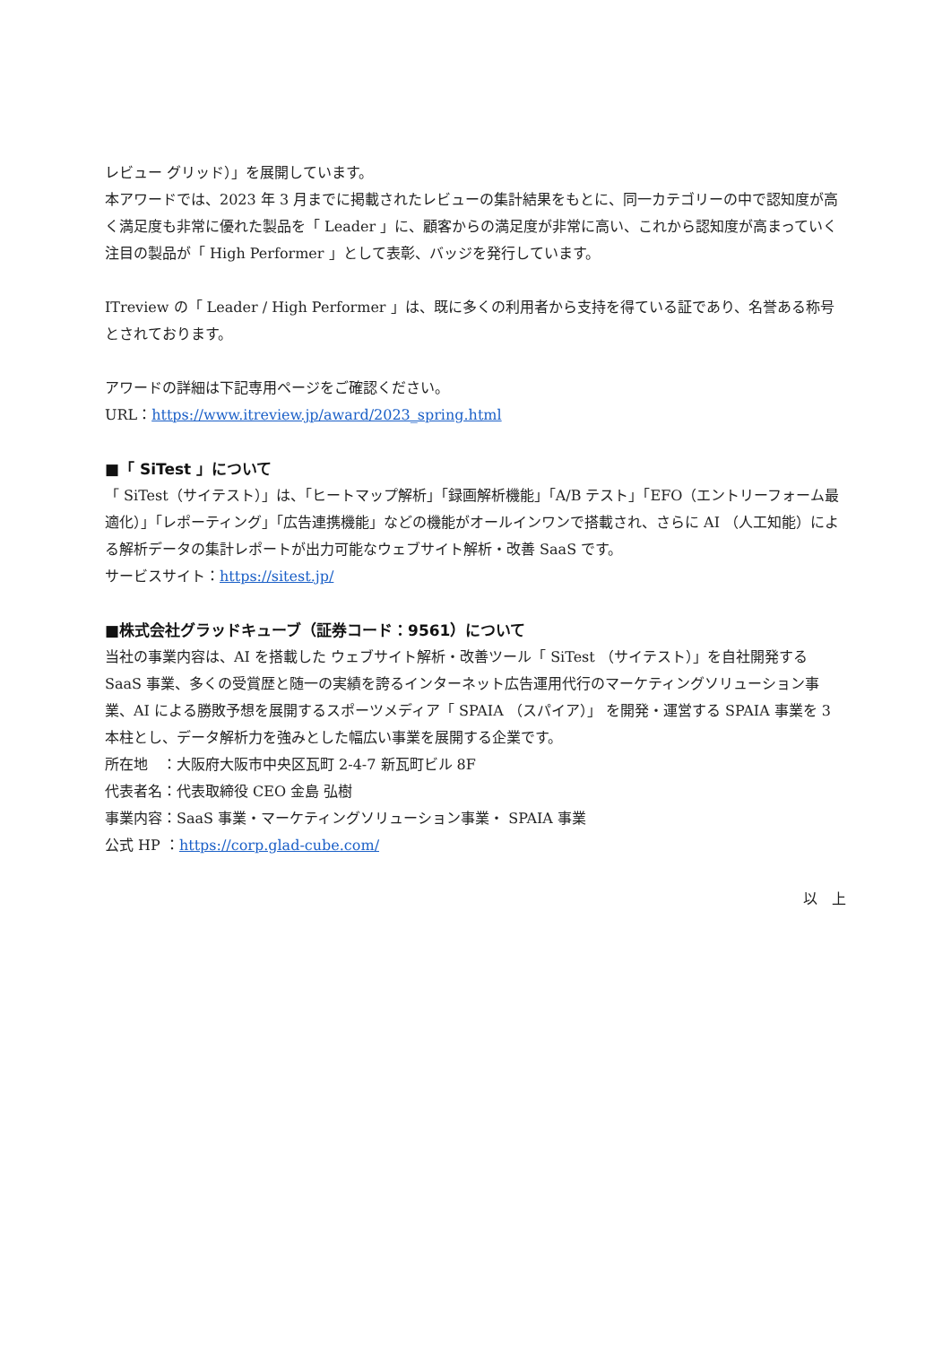レビュー グリッド）」を展開しています。
本アワードでは、2023 年 3 月までに掲載されたレビューの集計結果をもとに、同一カテゴリーの中で認知度が高く満足度も非常に優れた製品を「 Leader 」に、顧客からの満足度が非常に高い、これから認知度が高まっていく注目の製品が「 High Performer 」として表彰、バッジを発行しています。
ITreview の「 Leader / High Performer 」は、既に多くの利用者から支持を得ている証であり、名誉ある称号とされております。
アワードの詳細は下記専用ページをご確認ください。
URL：https://www.itreview.jp/award/2023_spring.html
■「 SiTest 」について
「 SiTest（サイテスト）」は、「ヒートマップ解析」「録画解析機能」「A/B テスト」「EFO（エントリーフォーム最適化）」「レポーティング」「広告連携機能」などの機能がオールインワンで搭載され、さらに AI （人工知能）による解析データの集計レポートが出力可能なウェブサイト解析・改善 SaaS です。
サービスサイト：https://sitest.jp/
■株式会社グラッドキューブ（証券コード：9561）について
当社の事業内容は、AI を搭載した ウェブサイト解析・改善ツール「 SiTest （サイテスト）」を自社開発する SaaS 事業、多くの受賞歴と随一の実績を誇るインターネット広告運用代行のマーケティングソリューション事業、AI による勝敗予想を展開するスポーツメディア「 SPAIA （スパイア）」 を開発・運営する SPAIA 事業を 3 本柱とし、データ解析力を強みとした幅広い事業を展開する企業です。
所在地　：大阪府大阪市中央区瓦町 2-4-7 新瓦町ビル 8F
代表者名：代表取締役 CEO 金島 弘樹
事業内容：SaaS 事業・マーケティングソリューション事業・ SPAIA 事業
公式 HP ：https://corp.glad-cube.com/
以　上